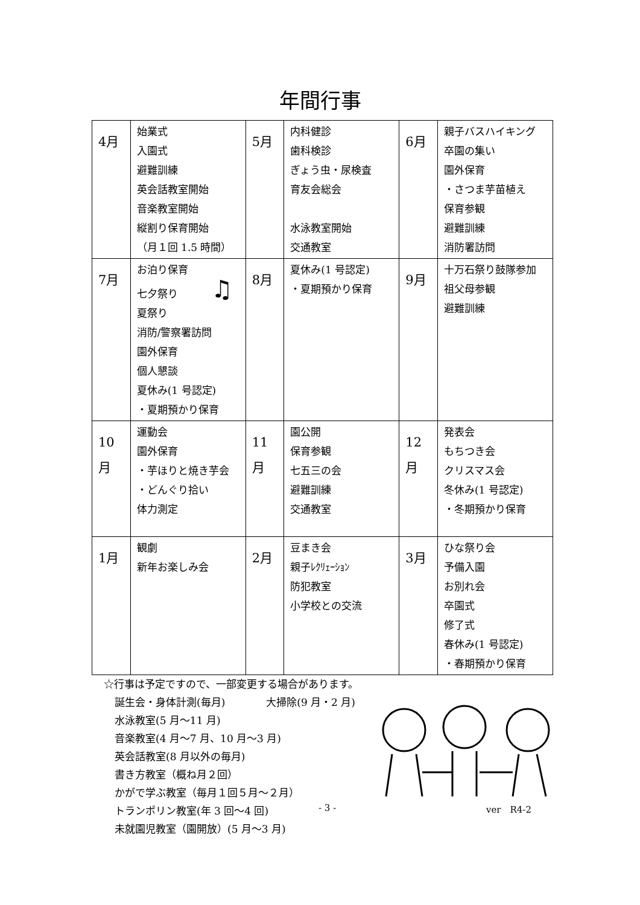年間行事
| 4月 | 始業式 入園式 避難訓練 英会話教室開始 音楽教室開始 縦割り保育開始 （月１回 1.5 時間） | 5月 | 内科健診 歯科検診 ぎょう虫・尿検査 育友会総会 水泳教室開始 交通教室 | 6月 | 親子バスハイキング 卒園の集い 園外保育 ・さつま芋苗植え 保育参観 避難訓練 消防署訪問 |
| 7月 | お泊り保育 七夕祭り ♫ 夏祭り 消防/警察署訪問 園外保育 個人懇談 夏休み(1 号認定) ・夏期預かり保育 | 8月 | 夏休み(1 号認定) ・夏期預かり保育 | 9月 | 十万石祭り鼓隊参加 祖父母参観 避難訓練 |
| 10 月 | 運動会 園外保育 ・芋ほりと焼き芋会 ・どんぐり拾い 体力測定 | 11 月 | 園公開 保育参観 七五三の会 避難訓練 交通教室 | 12 月 | 発表会 もちつき会 クリスマス会 冬休み(1 号認定) ・冬期預かり保育 |
| 1月 | 観劇 新年お楽しみ会 | 2月 | 豆まき会 親子ﾚｸﾘｪｰｼｮﾝ 防犯教室 小学校との交流 | 3月 | ひな祭り会 予備入園 お別れ会 卒園式 修了式 春休み(1 号認定) ・春期預かり保育 |
☆行事は予定ですので、一部変更する場合があります。
誕生会・身体計測(毎月)　　　　大掃除(9 月・2 月)
水泳教室(5 月～11 月)
音楽教室(4 月～7 月、10 月～3 月)
英会話教室(8 月以外の毎月)
書き方教室（概ね月２回）
かがで学ぶ教室（毎月１回５月～２月）
トランポリン教室(年 3 回～4 回)
未就園児教室（園開放）(5 月～3 月)
- 3 - ver　R4-2